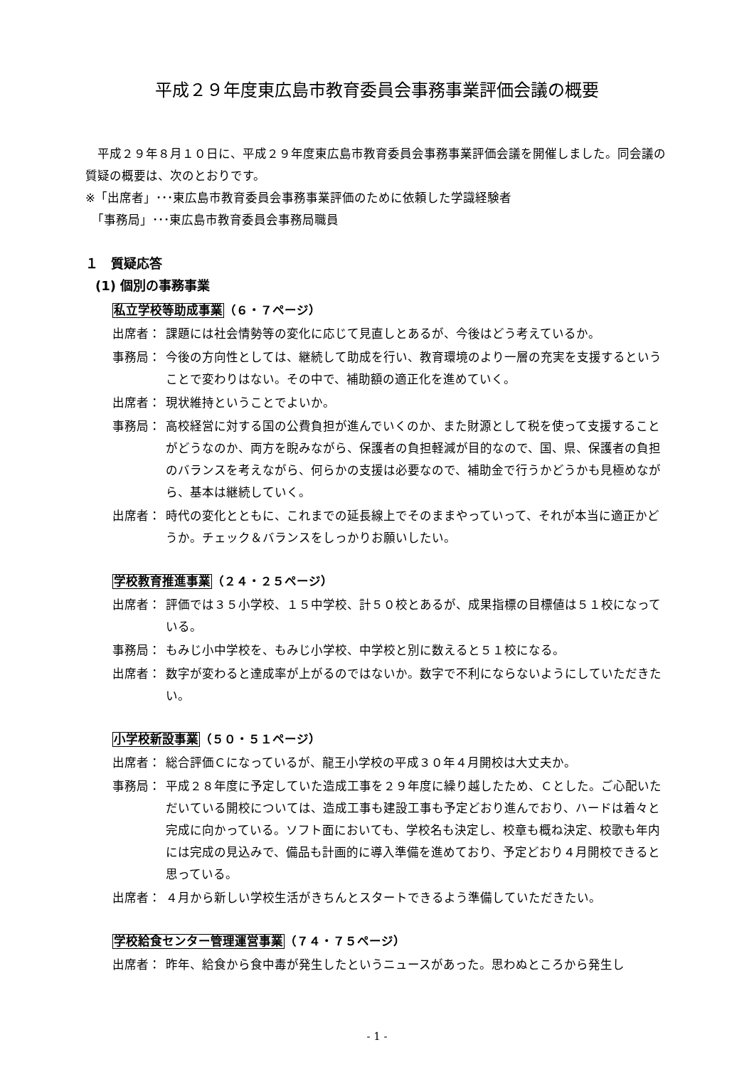平成２９年度東広島市教育委員会事務事業評価会議の概要
　平成２９年８月１０日に、平成２９年度東広島市教育委員会事務事業評価会議を開催しました。同会議の質疑の概要は、次のとおりです。
※「出席者」･･･東広島市教育委員会事務事業評価のために依頼した学識経験者
　「事務局」･･･東広島市教育委員会事務局職員
１　質疑応答
(1) 個別の事務事業
私立学校等助成事業（６・７ページ）
出席者： 課題には社会情勢等の変化に応じて見直しとあるが、今後はどう考えているか。
事務局： 今後の方向性としては、継続して助成を行い、教育環境のより一層の充実を支援するということで変わりはない。その中で、補助額の適正化を進めていく。
出席者： 現状維持ということでよいか。
事務局： 高校経営に対する国の公費負担が進んでいくのか、また財源として税を使って支援することがどうなのか、両方を睨みながら、保護者の負担軽減が目的なので、国、県、保護者の負担のバランスを考えながら、何らかの支援は必要なので、補助金で行うかどうかも見極めながら、基本は継続していく。
出席者： 時代の変化とともに、これまでの延長線上でそのままやっていって、それが本当に適正かどうか。チェック＆バランスをしっかりお願いしたい。
学校教育推進事業（２４・２５ページ）
出席者： 評価では３５小学校、１５中学校、計５０校とあるが、成果指標の目標値は５１校になっている。
事務局： もみじ小中学校を、もみじ小学校、中学校と別に数えると５１校になる。
出席者： 数字が変わると達成率が上がるのではないか。数字で不利にならないようにしていただきたい。
小学校新設事業（５０・５１ページ）
出席者： 総合評価Ｃになっているが、龍王小学校の平成３０年４月開校は大丈夫か。
事務局： 平成２８年度に予定していた造成工事を２９年度に繰り越したため、Ｃとした。ご心配いただいている開校については、造成工事も建設工事も予定どおり進んでおり、ハードは着々と完成に向かっている。ソフト面においても、学校名も決定し、校章も概ね決定、校歌も年内には完成の見込みで、備品も計画的に導入準備を進めており、予定どおり４月開校できると思っている。
出席者： ４月から新しい学校生活がきちんとスタートできるよう準備していただきたい。
学校給食センター管理運営事業（７４・７５ページ）
出席者： 昨年、給食から食中毒が発生したというニュースがあった。思わぬところから発生し
- 1 -